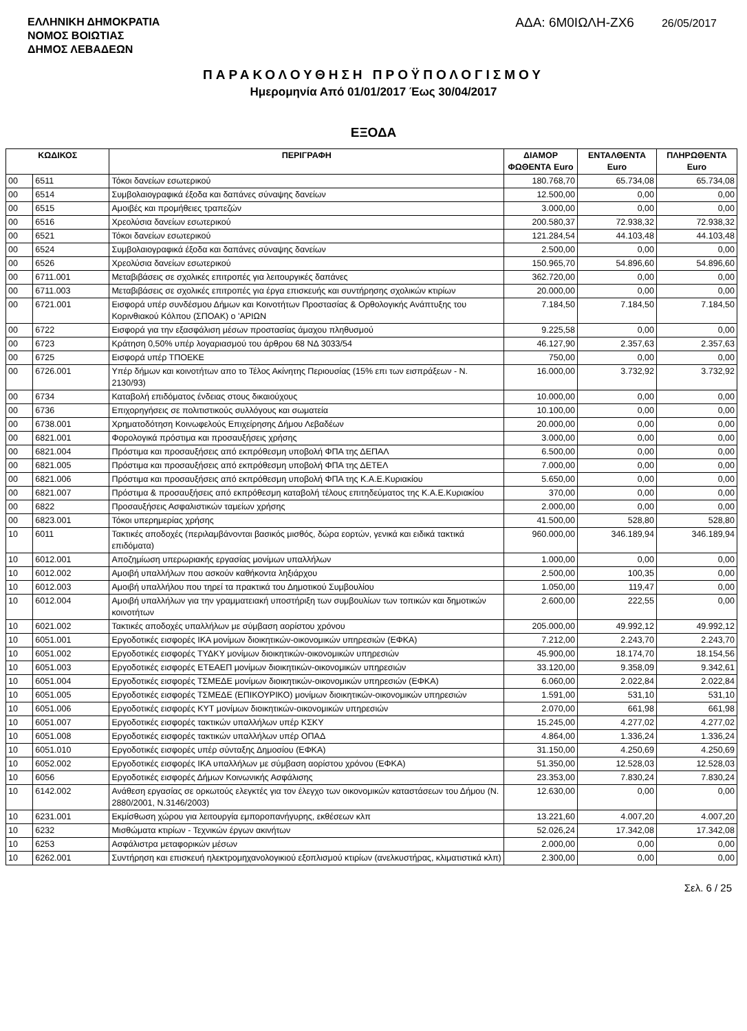ΕΛΛΗΝΙΚΗ ΔΗΜΟΚΡΑΤΙΑ
ΝΟΜΟΣ ΒΟΙΩΤΙΑΣ
ΔΗΜΟΣ ΛΕΒΑΔΕΩΝ
ΑΔΑ: 6Μ0ΙΩΛΗ-ΖΧ6 26/05/2017
ΠΑΡΑΚΟΛΟΥΘΗΣΗ ΠΡΟΫΠΟΛΟΓΙΣΜΟΥ
Ημερομηνία Από 01/01/2017 Έως 30/04/2017
ΕΞΟΔΑ
| ΚΩΔΙΚΟΣ | | ΠΕΡΙΓΡΑΦΗ | ΔΙΑΜΟΡ ΦΩΘΕΝΤΑ Euro | ΕΝΤΑΛΘΕΝΤΑ Euro | ΠΛΗΡΩΘΕΝΤΑ Euro |
| --- | --- | --- | --- | --- | --- |
| 00 | 6511 | Τόκοι δανείων εσωτερικού | 180.768,70 | 65.734,08 | 65.734,08 |
| 00 | 6514 | Συμβολαιογραφικά έξοδα και δαπάνες σύναψης δανείων | 12.500,00 | 0,00 | 0,00 |
| 00 | 6515 | Αμοιβές και προμήθειες τραπεζών | 3.000,00 | 0,00 | 0,00 |
| 00 | 6516 | Χρεολύσια δανείων εσωτερικού | 200.580,37 | 72.938,32 | 72.938,32 |
| 00 | 6521 | Τόκοι δανείων εσωτερικού | 121.284,54 | 44.103,48 | 44.103,48 |
| 00 | 6524 | Συμβολαιογραφικά έξοδα και δαπάνες σύναψης δανείων | 2.500,00 | 0,00 | 0,00 |
| 00 | 6526 | Χρεολύσια δανείων εσωτερικού | 150.965,70 | 54.896,60 | 54.896,60 |
| 00 | 6711.001 | Μεταβιβάσεις σε σχολικές επιτροπές για λειτουργικές δαπάνες | 362.720,00 | 0,00 | 0,00 |
| 00 | 6711.003 | Μεταβιβάσεις σε σχολικές επιτροπές για έργα επισκευής και συντήρησης σχολικών κτιρίων | 20.000,00 | 0,00 | 0,00 |
| 00 | 6721.001 | Εισφορά υπέρ συνδέσμου Δήμων και Κοινοτήτων Προστασίας & Ορθολογικής Ανάπτυξης του Κορινθιακού Κόλπου (ΣΠΟΑΚ) ο 'ΑΡΙΩΝ | 7.184,50 | 7.184,50 | 7.184,50 |
| 00 | 6722 | Εισφορά για την εξασφάλιση μέσων προστασίας άμαχου πληθυσμού | 9.225,58 | 0,00 | 0,00 |
| 00 | 6723 | Κράτηση 0,50% υπέρ λογαριασμού του άρθρου 68 ΝΔ 3033/54 | 46.127,90 | 2.357,63 | 2.357,63 |
| 00 | 6725 | Εισφορά υπέρ ΤΠΟΕΚΕ | 750,00 | 0,00 | 0,00 |
| 00 | 6726.001 | Υπέρ δήμων και κοινοτήτων απο το Τέλος Ακίνητης Περιουσίας (15% επι των εισπράξεων - Ν. 2130/93) | 16.000,00 | 3.732,92 | 3.732,92 |
| 00 | 6734 | Καταβολή επιδόματος ένδειας στους δικαιούχους | 10.000,00 | 0,00 | 0,00 |
| 00 | 6736 | Επιχορηγήσεις σε πολιτιστικούς συλλόγους και σωματεία | 10.100,00 | 0,00 | 0,00 |
| 00 | 6738.001 | Χρηματοδότηση Κοινωφελούς Επιχείρησης Δήμου Λεβαδέων | 20.000,00 | 0,00 | 0,00 |
| 00 | 6821.001 | Φορολογικά πρόστιμα και προσαυξήσεις χρήσης | 3.000,00 | 0,00 | 0,00 |
| 00 | 6821.004 | Πρόστιμα και προσαυξήσεις από εκπρόθεσμη υποβολή ΦΠΑ της ΔΕΠΑΛ | 6.500,00 | 0,00 | 0,00 |
| 00 | 6821.005 | Πρόστιμα και προσαυξήσεις από εκπρόθεσμη υποβολή ΦΠΑ της ΔΕΤΕΛ | 7.000,00 | 0,00 | 0,00 |
| 00 | 6821.006 | Πρόστιμα και προσαυξήσεις από εκπρόθεσμη υποβολή ΦΠΑ της Κ.Α.Ε.Κυριακίου | 5.650,00 | 0,00 | 0,00 |
| 00 | 6821.007 | Πρόστιμα & προσαυξήσεις από εκπρόθεσμη καταβολή τέλους επιτηδεύματος της Κ.Α.Ε.Κυριακίου | 370,00 | 0,00 | 0,00 |
| 00 | 6822 | Προσαυξήσεις Ασφαλιστικών ταμείων χρήσης | 2.000,00 | 0,00 | 0,00 |
| 00 | 6823.001 | Τόκοι υπερημερίας χρήσης | 41.500,00 | 528,80 | 528,80 |
| 10 | 6011 | Τακτικές αποδοχές (περιλαμβάνονται βασικός μισθός, δώρα εορτών, γενικά και ειδικά τακτικά επιδόματα) | 960.000,00 | 346.189,94 | 346.189,94 |
| 10 | 6012.001 | Αποζημίωση υπερωριακής εργασίας μονίμων υπαλλήλων | 1.000,00 | 0,00 | 0,00 |
| 10 | 6012.002 | Αμοιβή υπαλλήλων που ασκούν καθήκοντα ληξιάρχου | 2.500,00 | 100,35 | 0,00 |
| 10 | 6012.003 | Αμοιβή υπαλλήλου που τηρεί τα πρακτικά του Δημοτικού Συμβουλίου | 1.050,00 | 119,47 | 0,00 |
| 10 | 6012.004 | Αμοιβή υπαλλήλων για την γραμματειακή υποστήριξη των συμβουλίων των τοπικών και δημοτικών κοινοτήτων | 2.600,00 | 222,55 | 0,00 |
| 10 | 6021.002 | Τακτικές αποδοχές υπαλλήλων με σύμβαση αορίστου χρόνου | 205.000,00 | 49.992,12 | 49.992,12 |
| 10 | 6051.001 | Εργοδοτικές εισφορές ΙΚΑ μονίμων διοικητικών-οικονομικών υπηρεσιών (ΕΦΚΑ) | 7.212,00 | 2.243,70 | 2.243,70 |
| 10 | 6051.002 | Εργοδοτικές εισφορές ΤΥΔΚΥ μονίμων διοικητικών-οικονομικών υπηρεσιών | 45.900,00 | 18.174,70 | 18.154,56 |
| 10 | 6051.003 | Εργοδοτικές εισφορές ΕΤΕΑΕΠ μονίμων διοικητικών-οικονομικών υπηρεσιών | 33.120,00 | 9.358,09 | 9.342,61 |
| 10 | 6051.004 | Εργοδοτικές εισφορές ΤΣΜΕΔΕ μονίμων διοικητικών-οικονομικών υπηρεσιών (ΕΦΚΑ) | 6.060,00 | 2.022,84 | 2.022,84 |
| 10 | 6051.005 | Εργοδοτικές εισφορές ΤΣΜΕΔΕ (ΕΠΙΚΟΥΡΙΚΟ) μονίμων διοικητικών-οικονομικών υπηρεσιών | 1.591,00 | 531,10 | 531,10 |
| 10 | 6051.006 | Εργοδοτικές εισφορές ΚΥΤ μονίμων διοικητικών-οικονομικών υπηρεσιών | 2.070,00 | 661,98 | 661,98 |
| 10 | 6051.007 | Εργοδοτικές εισφορές τακτικών υπαλλήλων υπέρ ΚΣΚΥ | 15.245,00 | 4.277,02 | 4.277,02 |
| 10 | 6051.008 | Εργοδοτικές εισφορές τακτικών υπαλλήλων υπέρ ΟΠΑΔ | 4.864,00 | 1.336,24 | 1.336,24 |
| 10 | 6051.010 | Εργοδοτικές εισφορές υπέρ σύνταξης Δημοσίου (ΕΦΚΑ) | 31.150,00 | 4.250,69 | 4.250,69 |
| 10 | 6052.002 | Εργοδοτικές εισφορές ΙΚΑ υπαλλήλων με σύμβαση αορίστου χρόνου (ΕΦΚΑ) | 51.350,00 | 12.528,03 | 12.528,03 |
| 10 | 6056 | Εργοδοτικές εισφορές Δήμων Κοινωνικής Ασφάλισης | 23.353,00 | 7.830,24 | 7.830,24 |
| 10 | 6142.002 | Ανάθεση εργασίας σε ορκωτούς ελεγκτές για τον έλεγχο των οικονομικών καταστάσεων του Δήμου (Ν. 2880/2001, Ν.3146/2003) | 12.630,00 | 0,00 | 0,00 |
| 10 | 6231.001 | Εκμίσθωση χώρου για λειτουργία εμποροπανήγυρης, εκθέσεων κλπ | 13.221,60 | 4.007,20 | 4.007,20 |
| 10 | 6232 | Μισθώματα κτιρίων - Τεχνικών έργων ακινήτων | 52.026,24 | 17.342,08 | 17.342,08 |
| 10 | 6253 | Ασφάλιστρα μεταφορικών μέσων | 2.000,00 | 0,00 | 0,00 |
| 10 | 6262.001 | Συντήρηση και επισκευή ηλεκτρομηχανολογικιού εξοπλισμού κτιρίων (ανελκυστήρας, κλιματιστικά κλπ) | 2.300,00 | 0,00 | 0,00 |
Σελ. 6 / 25